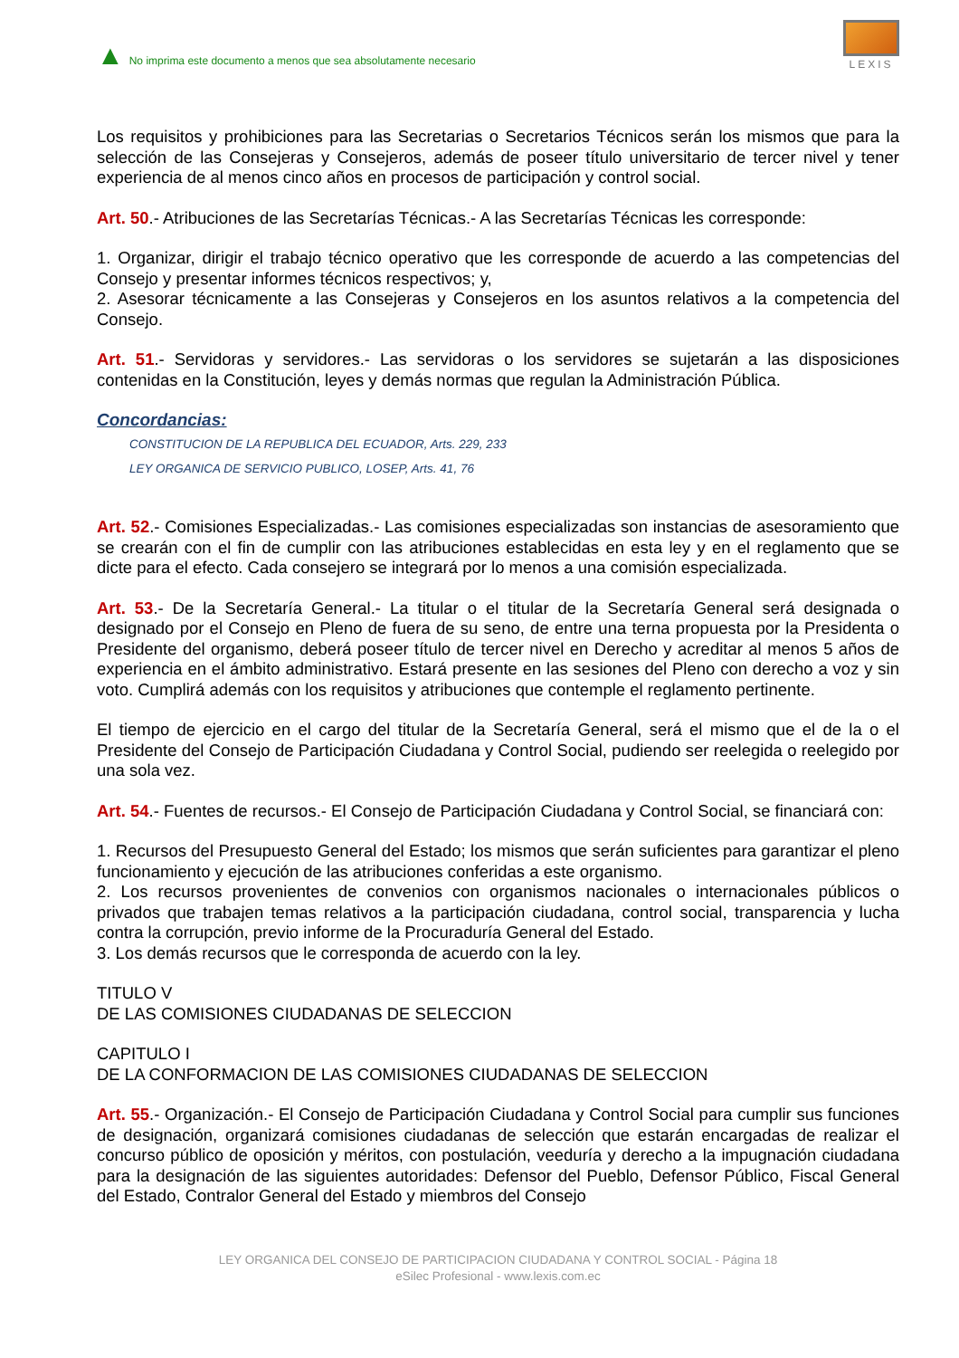▲ No imprima este documento a menos que sea absolutamente necesario
LEXIS
Los requisitos y prohibiciones para las Secretarias o Secretarios Técnicos serán los mismos que para la selección de las Consejeras y Consejeros, además de poseer título universitario de tercer nivel y tener experiencia de al menos cinco años en procesos de participación y control social.
Art. 50.- Atribuciones de las Secretarías Técnicas.- A las Secretarías Técnicas les corresponde:
1. Organizar, dirigir el trabajo técnico operativo que les corresponde de acuerdo a las competencias del Consejo y presentar informes técnicos respectivos; y,
2. Asesorar técnicamente a las Consejeras y Consejeros en los asuntos relativos a la competencia del Consejo.
Art. 51.- Servidoras y servidores.- Las servidoras o los servidores se sujetarán a las disposiciones contenidas en la Constitución, leyes y demás normas que regulan la Administración Pública.
Concordancias:
CONSTITUCION DE LA REPUBLICA DEL ECUADOR, Arts. 229, 233
LEY ORGANICA DE SERVICIO PUBLICO, LOSEP, Arts. 41, 76
Art. 52.- Comisiones Especializadas.- Las comisiones especializadas son instancias de asesoramiento que se crearán con el fin de cumplir con las atribuciones establecidas en esta ley y en el reglamento que se dicte para el efecto. Cada consejero se integrará por lo menos a una comisión especializada.
Art. 53.- De la Secretaría General.- La titular o el titular de la Secretaría General será designada o designado por el Consejo en Pleno de fuera de su seno, de entre una terna propuesta por la Presidenta o Presidente del organismo, deberá poseer título de tercer nivel en Derecho y acreditar al menos 5 años de experiencia en el ámbito administrativo. Estará presente en las sesiones del Pleno con derecho a voz y sin voto. Cumplirá además con los requisitos y atribuciones que contemple el reglamento pertinente.
El tiempo de ejercicio en el cargo del titular de la Secretaría General, será el mismo que el de la o el Presidente del Consejo de Participación Ciudadana y Control Social, pudiendo ser reelegida o reelegido por una sola vez.
Art. 54.- Fuentes de recursos.- El Consejo de Participación Ciudadana y Control Social, se financiará con:
1. Recursos del Presupuesto General del Estado; los mismos que serán suficientes para garantizar el pleno funcionamiento y ejecución de las atribuciones conferidas a este organismo.
2. Los recursos provenientes de convenios con organismos nacionales o internacionales públicos o privados que trabajen temas relativos a la participación ciudadana, control social, transparencia y lucha contra la corrupción, previo informe de la Procuraduría General del Estado.
3. Los demás recursos que le corresponda de acuerdo con la ley.
TITULO V
DE LAS COMISIONES CIUDADANAS DE SELECCION
CAPITULO I
DE LA CONFORMACION DE LAS COMISIONES CIUDADANAS DE SELECCION
Art. 55.- Organización.- El Consejo de Participación Ciudadana y Control Social para cumplir sus funciones de designación, organizará comisiones ciudadanas de selección que estarán encargadas de realizar el concurso público de oposición y méritos, con postulación, veeduría y derecho a la impugnación ciudadana para la designación de las siguientes autoridades: Defensor del Pueblo, Defensor Público, Fiscal General del Estado, Contralor General del Estado y miembros del Consejo
LEY ORGANICA DEL CONSEJO DE PARTICIPACION CIUDADANA Y CONTROL SOCIAL - Página 18
eSilec Profesional - www.lexis.com.ec